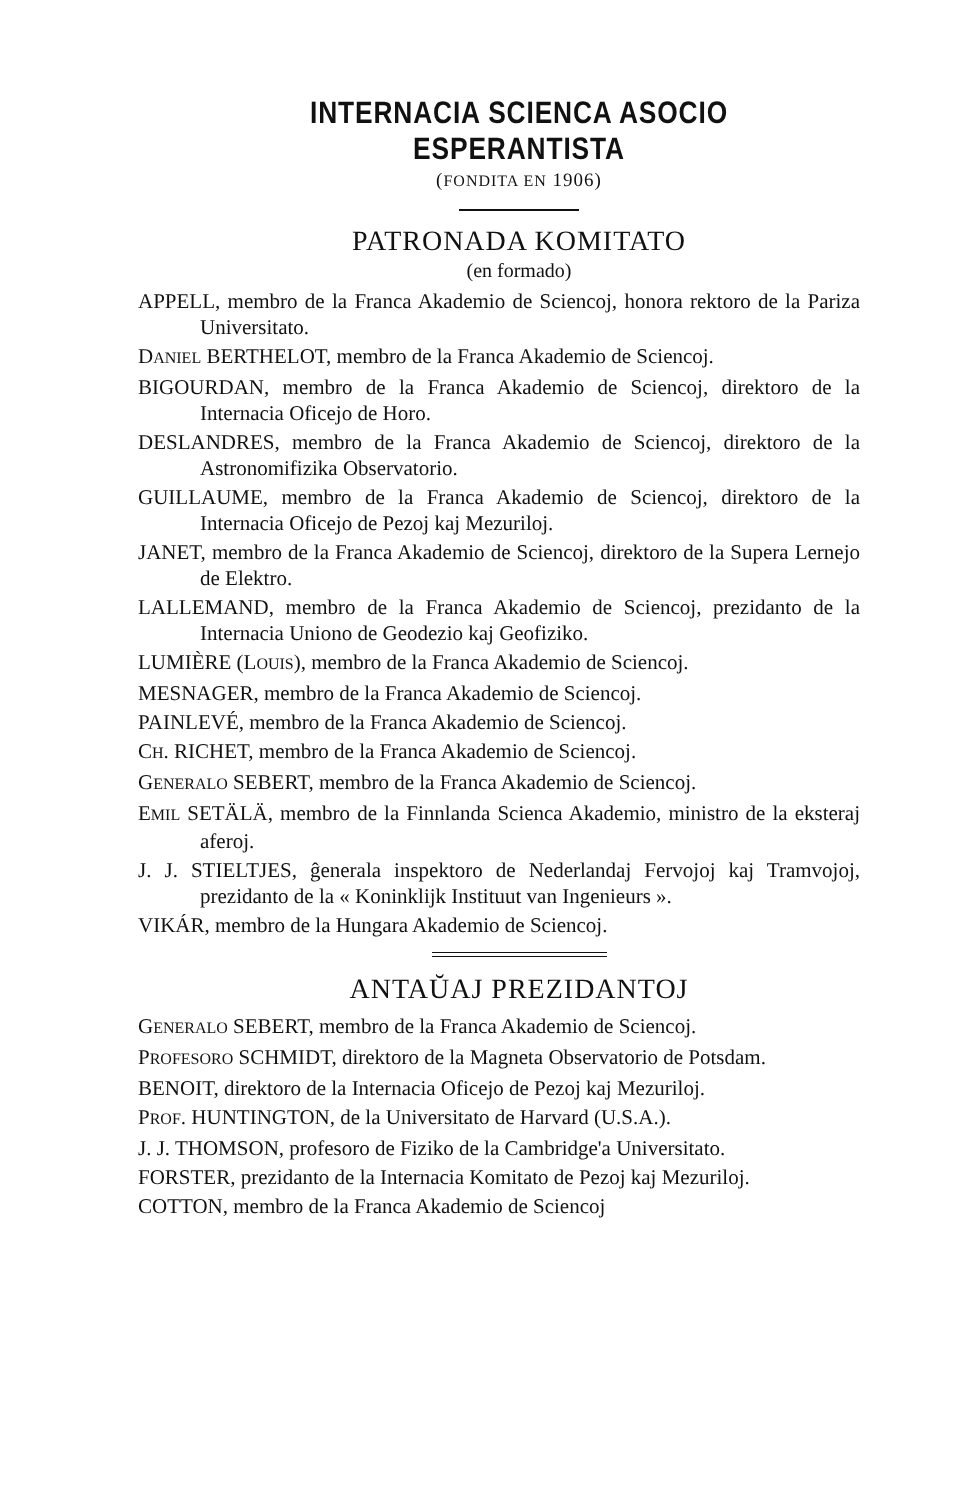INTERNACIA SCIENCA ASOCIO ESPERANTISTA
(FONDITA EN 1906)
PATRONADA KOMITATO
(en formado)
APPELL, membro de la Franca Akademio de Sciencoj, honora rektoro de la Pariza Universitato.
DANIEL BERTHELOT, membro de la Franca Akademio de Sciencoj.
BIGOURDAN, membro de la Franca Akademio de Sciencoj, direktoro de la Internacia Oficejo de Horo.
DESLANDRES, membro de la Franca Akademio de Sciencoj, direktoro de la Astronomifizika Observatorio.
GUILLAUME, membro de la Franca Akademio de Sciencoj, direktoro de la Internacia Oficejo de Pezoj kaj Mezuriloj.
JANET, membro de la Franca Akademio de Sciencoj, direktoro de la Supera Lernejo de Elektro.
LALLEMAND, membro de la Franca Akademio de Sciencoj, prezidanto de la Internacia Uniono de Geodezio kaj Geofiziko.
LUMIÈRE (LOUIS), membro de la Franca Akademio de Sciencoj.
MESNAGER, membro de la Franca Akademio de Sciencoj.
PAINLEVÉ, membro de la Franca Akademio de Sciencoj.
CH. RICHET, membro de la Franca Akademio de Sciencoj.
GENERALO SEBERT, membro de la Franca Akademio de Sciencoj.
EMIL SETÄLÄ, membro de la Finnlanda Scienca Akademio, ministro de la eksteraj aferoj.
J. J. STIELTJES, ĝenerala inspektoro de Nederlandaj Fervojoj kaj Tramvojoj, prezidanto de la « Koninklijk Instituut van Ingenieurs ».
VIKÁR, membro de la Hungara Akademio de Sciencoj.
ANTAŬAJ PREZIDANTOJ
GENERALO SEBERT, membro de la Franca Akademio de Sciencoj.
PROFESORO SCHMIDT, direktoro de la Magneta Observatorio de Potsdam.
BENOIT, direktoro de la Internacia Oficejo de Pezoj kaj Mezuriloj.
PROF. HUNTINGTON, de la Universitato de Harvard (U.S.A.).
J. J. THOMSON, profesoro de Fiziko de la Cambridge'a Universitato.
FORSTER, prezidanto de la Internacia Komitato de Pezoj kaj Mezuriloj.
COTTON, membro de la Franca Akademio de Sciencoj